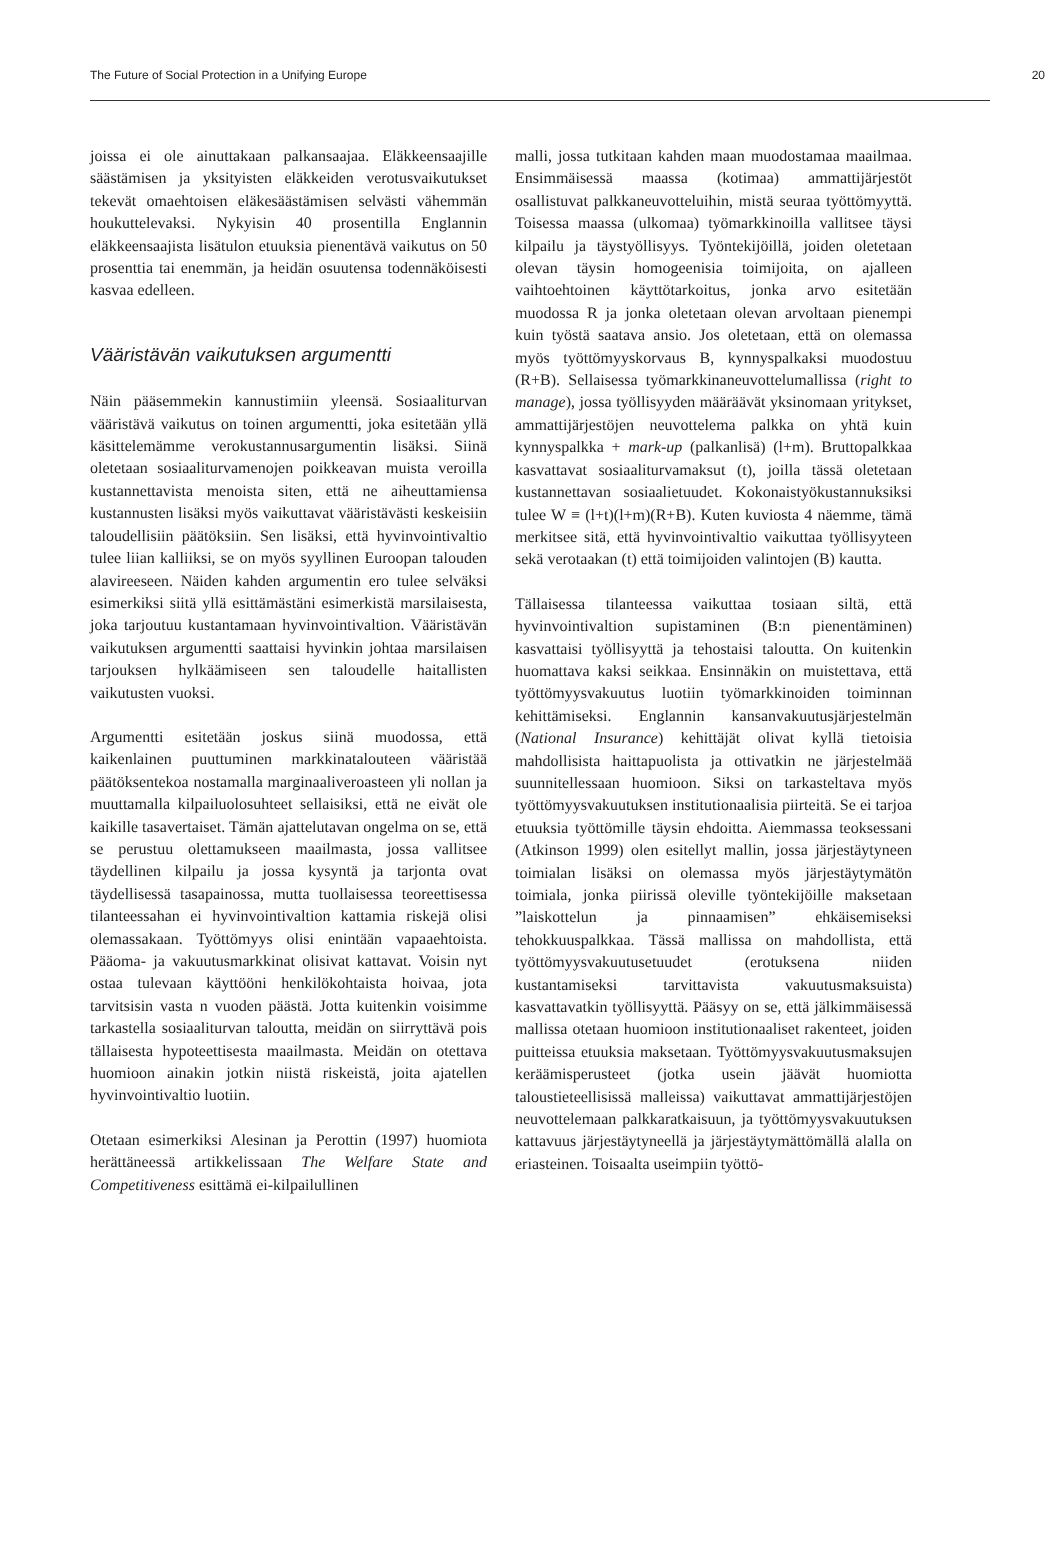The Future of Social Protection in a Unifying Europe 20
joissa ei ole ainuttakaan palkansaajaa. Eläkkeensaajille säästämisen ja yksityisten eläkkeiden verotusvaikutukset tekevät omaehtoisen eläkesäästämisen selvästi vähemmän houkuttelevaksi. Nykyisin 40 prosentilla Englannin eläkkeensaajista lisätulon etuuksia pienentävä vaikutus on 50 prosenttia tai enemmän, ja heidän osuutensa todennäköisesti kasvaa edelleen.
Vääristävän vaikutuksen argumentti
Näin pääsemmekin kannustimiin yleensä. Sosiaaliturvan vääristävä vaikutus on toinen argumentti, joka esitetään yllä käsittelemämme verokustannusargumentin lisäksi. Siinä oletetaan sosiaaliturvamenojen poikkeavan muista veroilla kustannettavista menoista siten, että ne aiheuttamiensa kustannusten lisäksi myös vaikuttavat vääristävästi keskeisiin taloudellisiin päätöksiin. Sen lisäksi, että hyvinvointivaltio tulee liian kalliiksi, se on myös syyllinen Euroopan talouden alavireeseen. Näiden kahden argumentin ero tulee selväksi esimerkiksi siitä yllä esittämästäni esimerkistä marsilaisesta, joka tarjoutuu kustantamaan hyvinvointivaltion. Vääristävän vaikutuksen argumentti saattaisi hyvinkin johtaa marsilaisen tarjouksen hylkäämiseen sen taloudelle haitallisten vaikutusten vuoksi.
Argumentti esitetään joskus siinä muodossa, että kaikenlainen puuttuminen markkinatalouteen vääristää päätöksentekoa nostamalla marginaaliveroasteen yli nollan ja muuttamalla kilpailuolosuhteet sellaisiksi, että ne eivät ole kaikille tasavertaiset. Tämän ajattelutavan ongelma on se, että se perustuu olettamukseen maailmasta, jossa vallitsee täydellinen kilpailu ja jossa kysyntä ja tarjonta ovat täydellisessä tasapainossa, mutta tuollaisessa teoreettisessa tilanteessahan ei hyvinvointivaltion kattamia riskejä olisi olemassakaan. Työttömyys olisi enintään vapaaehtoista. Pääoma- ja vakuutusmarkkinat olisivat kattavat. Voisin nyt ostaa tulevaan käyttööni henkilökohtaista hoivaa, jota tarvitsisin vasta n vuoden päästä. Jotta kuitenkin voisimme tarkastella sosiaaliturvan taloutta, meidän on siirryttävä pois tällaisesta hypoteettisesta maailmasta. Meidän on otettava huomioon ainakin jotkin niistä riskeistä, joita ajatellen hyvinvointivaltio luotiin.
Otetaan esimerkiksi Alesinan ja Perottin (1997) huomiota herättäneessä artikkelissaan The Welfare State and Competitiveness esittämä ei-kilpailullinen
malli, jossa tutkitaan kahden maan muodostamaa maailmaa. Ensimmäisessä maassa (kotimaa) ammattijärjestöt osallistuvat palkkaneuvotteluihin, mistä seuraa työttömyyttä. Toisessa maassa (ulkomaa) työmarkkinoilla vallitsee täysi kilpailu ja täystyöllisyys. Työntekijöillä, joiden oletetaan olevan täysin homogeenisia toimijoita, on ajalleen vaihtoehtoinen käyttötarkoitus, jonka arvo esitetään muodossa R ja jonka oletetaan olevan arvoltaan pienempi kuin työstä saatava ansio. Jos oletetaan, että on olemassa myös työttömyyskorvaus B, kynnyspalkaksi muodostuu (R+B). Sellaisessa työmarkkinaneuvottelumallissa (right to manage), jossa työllisyyden määräävät yksinomaan yritykset, ammattijärjestöjen neuvottelema palkka on yhtä kuin kynnyspalkka + mark-up (palkanlisä) (l+m). Bruttopalkkaa kasvattavat sosiaaliturvamaksut (t), joilla tässä oletetaan kustannettavan sosiaalietuudet. Kokonaistyökustannuksiksi tulee W ≡ (l+t)(l+m)(R+B). Kuten kuviosta 4 näemme, tämä merkitsee sitä, että hyvinvointivaltio vaikuttaa työllisyyteen sekä verotaakan (t) että toimijoiden valintojen (B) kautta.
Tällaisessa tilanteessa vaikuttaa tosiaan siltä, että hyvinvointivaltion supistaminen (B:n pienentäminen) kasvattaisi työllisyyttä ja tehostaisi taloutta. On kuitenkin huomattava kaksi seikkaa. Ensinnäkin on muistettava, että työttömyysvakuutus luotiin työmarkkinoiden toiminnan kehittämiseksi. Englannin kansanvakuutusjärjestelmän (National Insurance) kehittäjät olivat kyllä tietoisia mahdollisista haittapuolista ja ottivatkin ne järjestelmää suunnitellessaan huomioon. Siksi on tarkasteltava myös työttömyysvakuutuksen institutionaalisia piirteitä. Se ei tarjoa etuuksia työttömille täysin ehdoitta. Aiemmassa teoksessani (Atkinson 1999) olen esitellyt mallin, jossa järjestäytyneen toimialan lisäksi on olemassa myös järjestäytymätön toimiala, jonka piirissä oleville työntekijöille maksetaan ”laiskottelun ja pinnaamisen” ehkäisemiseksi tehokkuuspalkkaa. Tässä mallissa on mahdollista, että työttömyysvakuutusetuudet (erotuksena niiden kustantamiseksi tarvittavista vakuutusmaksuista) kasvattavatkin työllisyyttä. Pääsyy on se, että jälkimmäisessä mallissa otetaan huomioon institutionaaliset rakenteet, joiden puitteissa etuuksia maksetaan. Työttömyysvakuutusmaksujen keräämisperusteet (jotka usein jäävät huomiotta taloustieteellisissä malleissa) vaikuttavat ammattijärjestöjen neuvottelemaan palkkaratkaisuun, ja työttömyysvakuutuksen kattavuus järjestäytyneellä ja järjestäytymättömällä alalla on eriasteinen. Toisaalta useimpiin työttö-